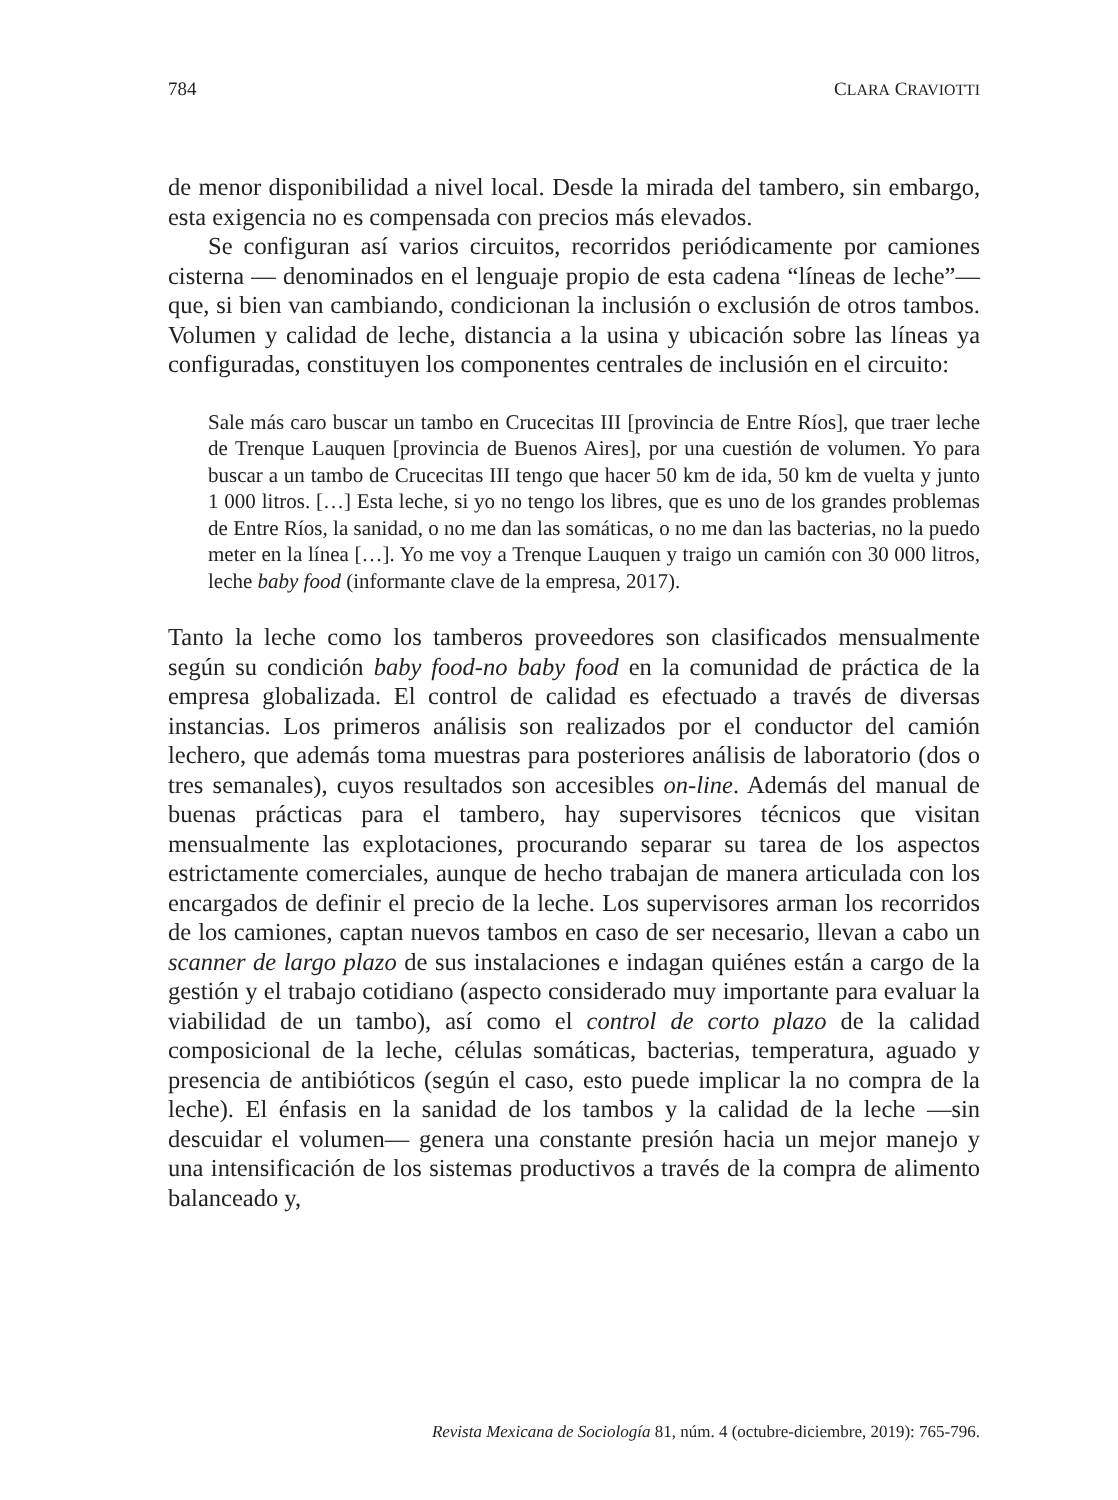784 CLARA CRAVIOTTI
de menor disponibilidad a nivel local. Desde la mirada del tambero, sin embargo, esta exigencia no es compensada con precios más elevados.
Se configuran así varios circuitos, recorridos periódicamente por camiones cisterna — denominados en el lenguaje propio de esta cadena “líneas de leche”— que, si bien van cambiando, condicionan la inclusión o exclusión de otros tambos. Volumen y calidad de leche, distancia a la usina y ubicación sobre las líneas ya configuradas, constituyen los componentes centrales de inclusión en el circuito:
Sale más caro buscar un tambo en Crucecitas III [provincia de Entre Ríos], que traer leche de Trenque Lauquen [provincia de Buenos Aires], por una cuestión de volumen. Yo para buscar a un tambo de Crucecitas III tengo que hacer 50 km de ida, 50 km de vuelta y junto 1 000 litros. […] Esta leche, si yo no tengo los libres, que es uno de los grandes problemas de Entre Ríos, la sanidad, o no me dan las somáticas, o no me dan las bacterias, no la puedo meter en la línea […]. Yo me voy a Trenque Lauquen y traigo un camión con 30 000 litros, leche baby food (informante clave de la empresa, 2017).
Tanto la leche como los tamberos proveedores son clasificados mensualmente según su condición baby food-no baby food en la comunidad de práctica de la empresa globalizada. El control de calidad es efectuado a través de diversas instancias. Los primeros análisis son realizados por el conductor del camión lechero, que además toma muestras para posteriores análisis de laboratorio (dos o tres semanales), cuyos resultados son accesibles on-line. Además del manual de buenas prácticas para el tambero, hay supervisores técnicos que visitan mensualmente las explotaciones, procurando separar su tarea de los aspectos estrictamente comerciales, aunque de hecho trabajan de manera articulada con los encargados de definir el precio de la leche. Los supervisores arman los recorridos de los camiones, captan nuevos tambos en caso de ser necesario, llevan a cabo un scanner de largo plazo de sus instalaciones e indagan quiénes están a cargo de la gestión y el trabajo cotidiano (aspecto considerado muy importante para evaluar la viabilidad de un tambo), así como el control de corto plazo de la calidad composicional de la leche, células somáticas, bacterias, temperatura, aguado y presencia de antibióticos (según el caso, esto puede implicar la no compra de la leche). El énfasis en la sanidad de los tambos y la calidad de la leche —sin descuidar el volumen— genera una constante presión hacia un mejor manejo y una intensificación de los sistemas productivos a través de la compra de alimento balanceado y,
Revista Mexicana de Sociología 81, núm. 4 (octubre-diciembre, 2019): 765-796.